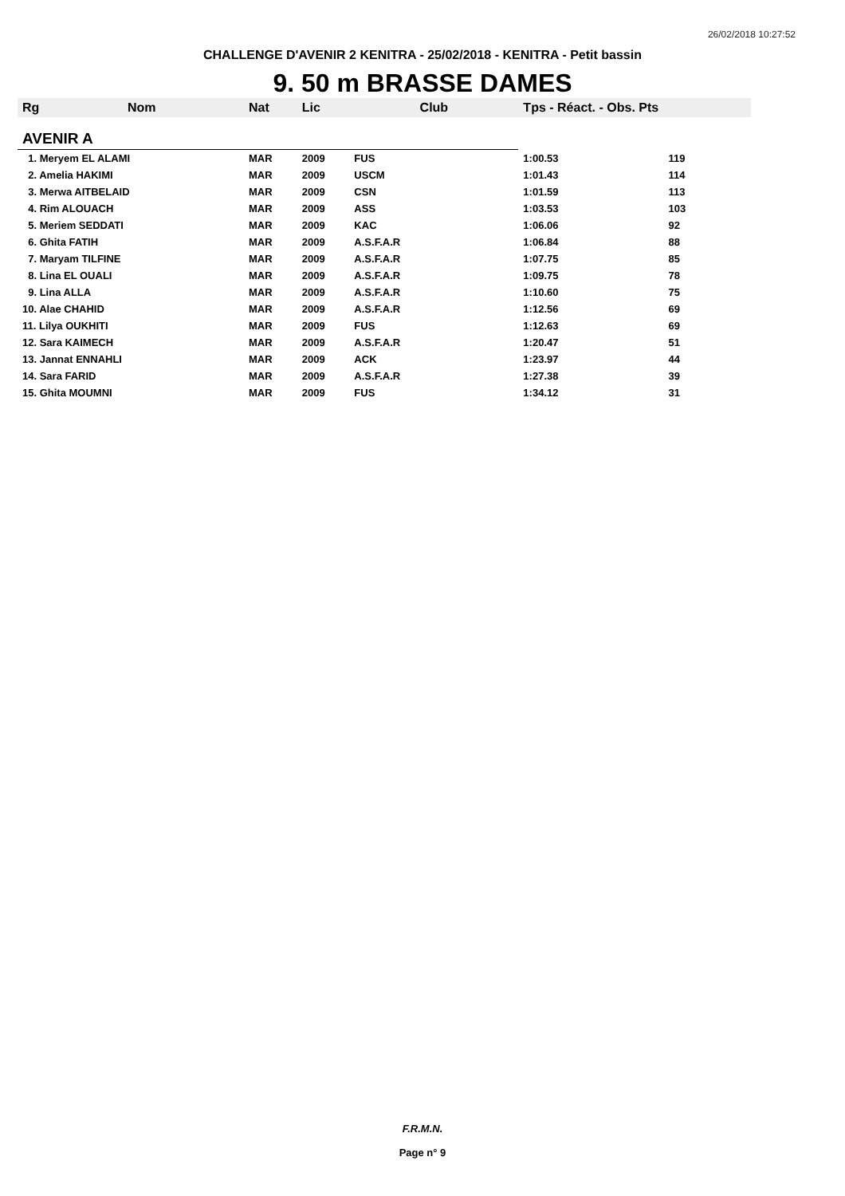26/02/2018 10:27:52
CHALLENGE D'AVENIR 2 KENITRA - 25/02/2018 - KENITRA - Petit bassin
9. 50 m BRASSE DAMES
| Rg | Nom | Nat | Lic | Club | Tps - Réact. - Obs. Pts | |
| --- | --- | --- | --- | --- | --- | --- |
| AVENIR A | | | | | | |
| 1. Meryem EL ALAMI | | MAR | 2009 | FUS | 1:00.53 | 119 |
| 2. Amelia HAKIMI | | MAR | 2009 | USCM | 1:01.43 | 114 |
| 3. Merwa AITBELAID | | MAR | 2009 | CSN | 1:01.59 | 113 |
| 4. Rim ALOUACH | | MAR | 2009 | ASS | 1:03.53 | 103 |
| 5. Meriem SEDDATI | | MAR | 2009 | KAC | 1:06.06 | 92 |
| 6. Ghita FATIH | | MAR | 2009 | A.S.F.A.R | 1:06.84 | 88 |
| 7. Maryam TILFINE | | MAR | 2009 | A.S.F.A.R | 1:07.75 | 85 |
| 8. Lina EL OUALI | | MAR | 2009 | A.S.F.A.R | 1:09.75 | 78 |
| 9. Lina ALLA | | MAR | 2009 | A.S.F.A.R | 1:10.60 | 75 |
| 10. Alae CHAHID | | MAR | 2009 | A.S.F.A.R | 1:12.56 | 69 |
| 11. Lilya OUKHITI | | MAR | 2009 | FUS | 1:12.63 | 69 |
| 12. Sara KAIMECH | | MAR | 2009 | A.S.F.A.R | 1:20.47 | 51 |
| 13. Jannat ENNAHLI | | MAR | 2009 | ACK | 1:23.97 | 44 |
| 14. Sara FARID | | MAR | 2009 | A.S.F.A.R | 1:27.38 | 39 |
| 15. Ghita MOUMNI | | MAR | 2009 | FUS | 1:34.12 | 31 |
F.R.M.N.
Page n° 9